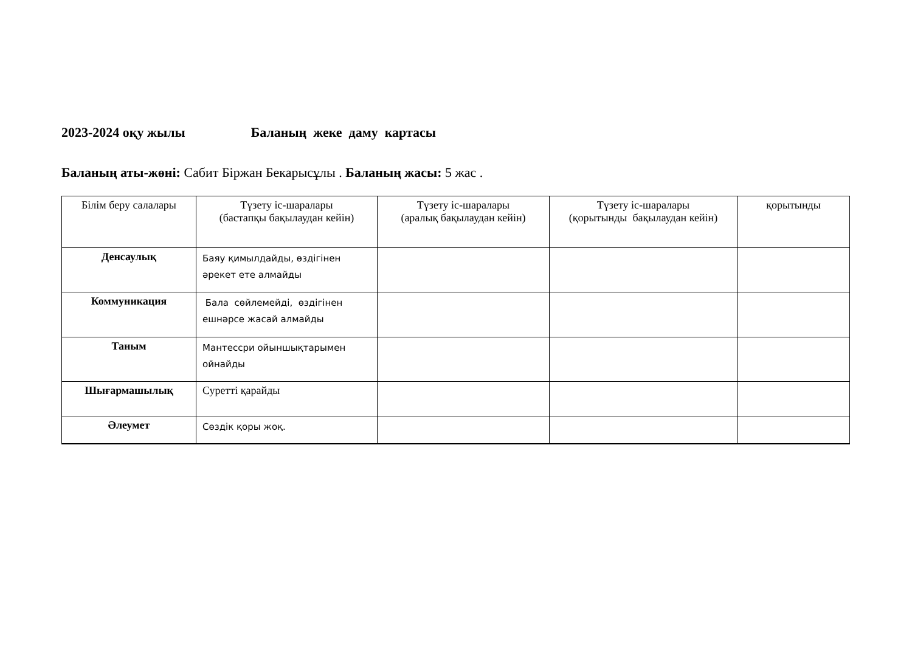2023-2024 оқу жылы Баланың жеке даму картасы
Баланың аты-жөні: Сабит Біржан Бекарысұлы . Баланың жасы: 5 жас .
| Білім беру салалары | Түзету іс-шаралары (бастапқы бақылаудан кейін) | Түзету іс-шаралары (аралық бақылаудан кейін) | Түзету іс-шаралары (қорытынды бақылаудан кейін) | қорытынды |
| Денсаулық | Баяу қимылдайды, өздігінен әрекет ете алмайды | | | |
| Коммуникация | Бала сөйлемейді, өздігінен ешнәрсе жасай алмайды | | | |
| Таным | Мантессри ойыншықтарымен ойнайды | | | |
| Шығармашылық | Суретті қарайды | | | |
| Әлеумет | Сөздік қоры жоқ. | | | |